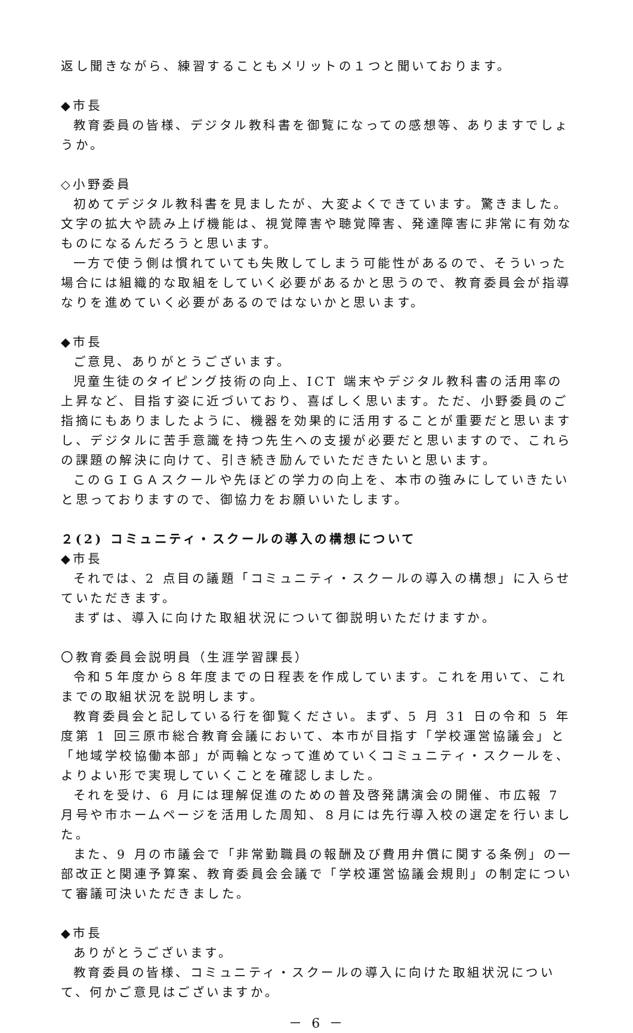返し聞きながら、練習することもメリットの１つと聞いております。
◆市長
教育委員の皆様、デジタル教科書を御覧になっての感想等、ありますでしょうか。
◇小野委員
初めてデジタル教科書を見ましたが、大変よくできています。驚きました。文字の拡大や読み上げ機能は、視覚障害や聴覚障害、発達障害に非常に有効なものになるんだろうと思います。
一方で使う側は慣れていても失敗してしまう可能性があるので、そういった場合には組織的な取組をしていく必要があるかと思うので、教育委員会が指導なりを進めていく必要があるのではないかと思います。
◆市長
ご意見、ありがとうございます。
児童生徒のタイピング技術の向上、ICT 端末やデジタル教科書の活用率の上昇など、目指す姿に近づいており、喜ばしく思います。ただ、小野委員のご指摘にもありましたように、機器を効果的に活用することが重要だと思いますし、デジタルに苦手意識を持つ先生への支援が必要だと思いますので、これらの課題の解決に向けて、引き続き励んでいただきたいと思います。
このＧＩＧＡスクールや先ほどの学力の向上を、本市の強みにしていきたいと思っておりますので、御協力をお願いいたします。
２(2) コミュニティ・スクールの導入の構想について
◆市長
それでは、2 点目の議題「コミュニティ・スクールの導入の構想」に入らせていただきます。
まずは、導入に向けた取組状況について御説明いただけますか。
〇教育委員会説明員（生涯学習課長）
令和５年度から８年度までの日程表を作成しています。これを用いて、これまでの取組状況を説明します。
教育委員会と記している行を御覧ください。まず、5 月 31 日の令和 5 年度第 1 回三原市総合教育会議において、本市が目指す「学校運営協議会」と「地域学校協働本部」が両輪となって進めていくコミュニティ・スクールを、よりよい形で実現していくことを確認しました。
それを受け、6 月には理解促進のための普及啓発講演会の開催、市広報 7 月号や市ホームページを活用した周知、８月には先行導入校の選定を行いました。
また、9 月の市議会で「非常勤職員の報酬及び費用弁償に関する条例」の一部改正と関連予算案、教育委員会会議で「学校運営協議会規則」の制定について審議可決いただきました。
◆市長
ありがとうございます。
教育委員の皆様、コミュニティ・スクールの導入に向けた取組状況について、何かご意見はございますか。
－ 6 －